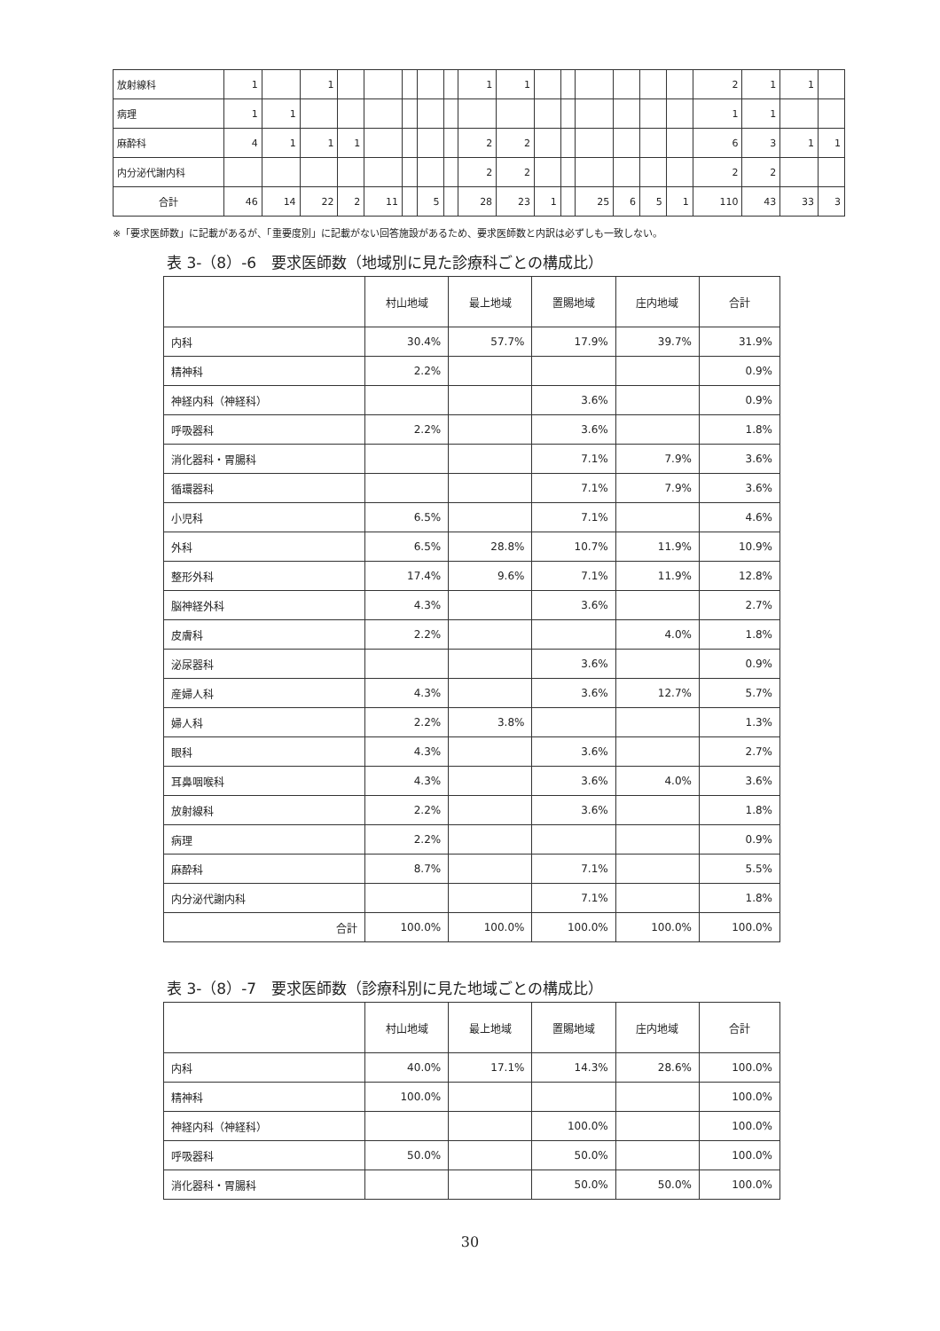| 放射線科 | 1 | | 1 | | | | | | 1 | 1 | | | | | | | 2 | 1 | 1 | |
| 病理 | 1 | 1 | | | | | | | | | | | | | | | 1 | 1 | | |
| 麻酔科 | 4 | 1 | 1 | 1 | | | | | 2 | 2 | | | | | | | 6 | 3 | 1 | 1 |
| 内分泌代謝内科 | | | | | | | | | 2 | 2 | | | | | | | 2 | 2 | | |
| 合計 | 46 | 14 | 22 | 2 | 11 | | 5 | | 28 | 23 | 1 | | 25 | 6 | 5 | 1 | 110 | 43 | 33 | 3 |
※「要求医師数」に記載があるが、「重要度別」に記載がない回答施設があるため、要求医師数と内訳は必ずしも一致しない。
表 3-（8）-6　要求医師数（地域別に見た診療科ごとの構成比）
| | 村山地域 | 最上地域 | 置賜地域 | 庄内地域 | 合計 |
| --- | --- | --- | --- | --- | --- |
| 内科 | 30.4% | 57.7% | 17.9% | 39.7% | 31.9% |
| 精神科 | 2.2% | | | | 0.9% |
| 神経内科（神経科） | | | 3.6% | | 0.9% |
| 呼吸器科 | 2.2% | | 3.6% | | 1.8% |
| 消化器科・胃腸科 | | | 7.1% | 7.9% | 3.6% |
| 循環器科 | | | 7.1% | 7.9% | 3.6% |
| 小児科 | 6.5% | | 7.1% | | 4.6% |
| 外科 | 6.5% | 28.8% | 10.7% | 11.9% | 10.9% |
| 整形外科 | 17.4% | 9.6% | 7.1% | 11.9% | 12.8% |
| 脳神経外科 | 4.3% | | 3.6% | | 2.7% |
| 皮膚科 | 2.2% | | | 4.0% | 1.8% |
| 泌尿器科 | | | 3.6% | | 0.9% |
| 産婦人科 | 4.3% | | 3.6% | 12.7% | 5.7% |
| 婦人科 | 2.2% | 3.8% | | | 1.3% |
| 眼科 | 4.3% | | 3.6% | | 2.7% |
| 耳鼻咽喉科 | 4.3% | | 3.6% | 4.0% | 3.6% |
| 放射線科 | 2.2% | | 3.6% | | 1.8% |
| 病理 | 2.2% | | | | 0.9% |
| 麻酔科 | 8.7% | | 7.1% | | 5.5% |
| 内分泌代謝内科 | | | 7.1% | | 1.8% |
| 合計 | 100.0% | 100.0% | 100.0% | 100.0% | 100.0% |
表 3-（8）-7　要求医師数（診療科別に見た地域ごとの構成比）
| | 村山地域 | 最上地域 | 置賜地域 | 庄内地域 | 合計 |
| --- | --- | --- | --- | --- | --- |
| 内科 | 40.0% | 17.1% | 14.3% | 28.6% | 100.0% |
| 精神科 | 100.0% | | | | 100.0% |
| 神経内科（神経科） | | | 100.0% | | 100.0% |
| 呼吸器科 | 50.0% | | 50.0% | | 100.0% |
| 消化器科・胃腸科 | | | 50.0% | 50.0% | 100.0% |
30